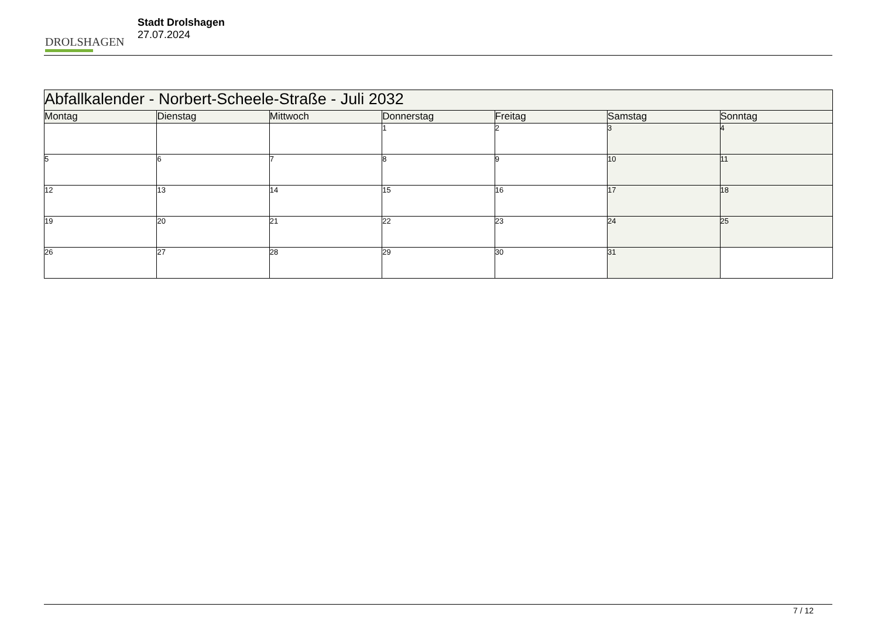DROLSHAGEN
Stadt Drolshagen
27.07.2024
| Abfallkalender - Norbert-Scheele-Straße - Juli 2032 | | | | | | |
| Montag | Dienstag | Mittwoch | Donnerstag | Freitag | Samstag | Sonntag |
| | | | 1 | 2 | 3 | 4 |
| 5 | 6 | 7 | 8 | 9 | 10 | 11 |
| 12 | 13 | 14 | 15 | 16 | 17 | 18 |
| 19 | 20 | 21 | 22 | 23 | 24 | 25 |
| 26 | 27 | 28 | 29 | 30 | 31 | |
7 / 12